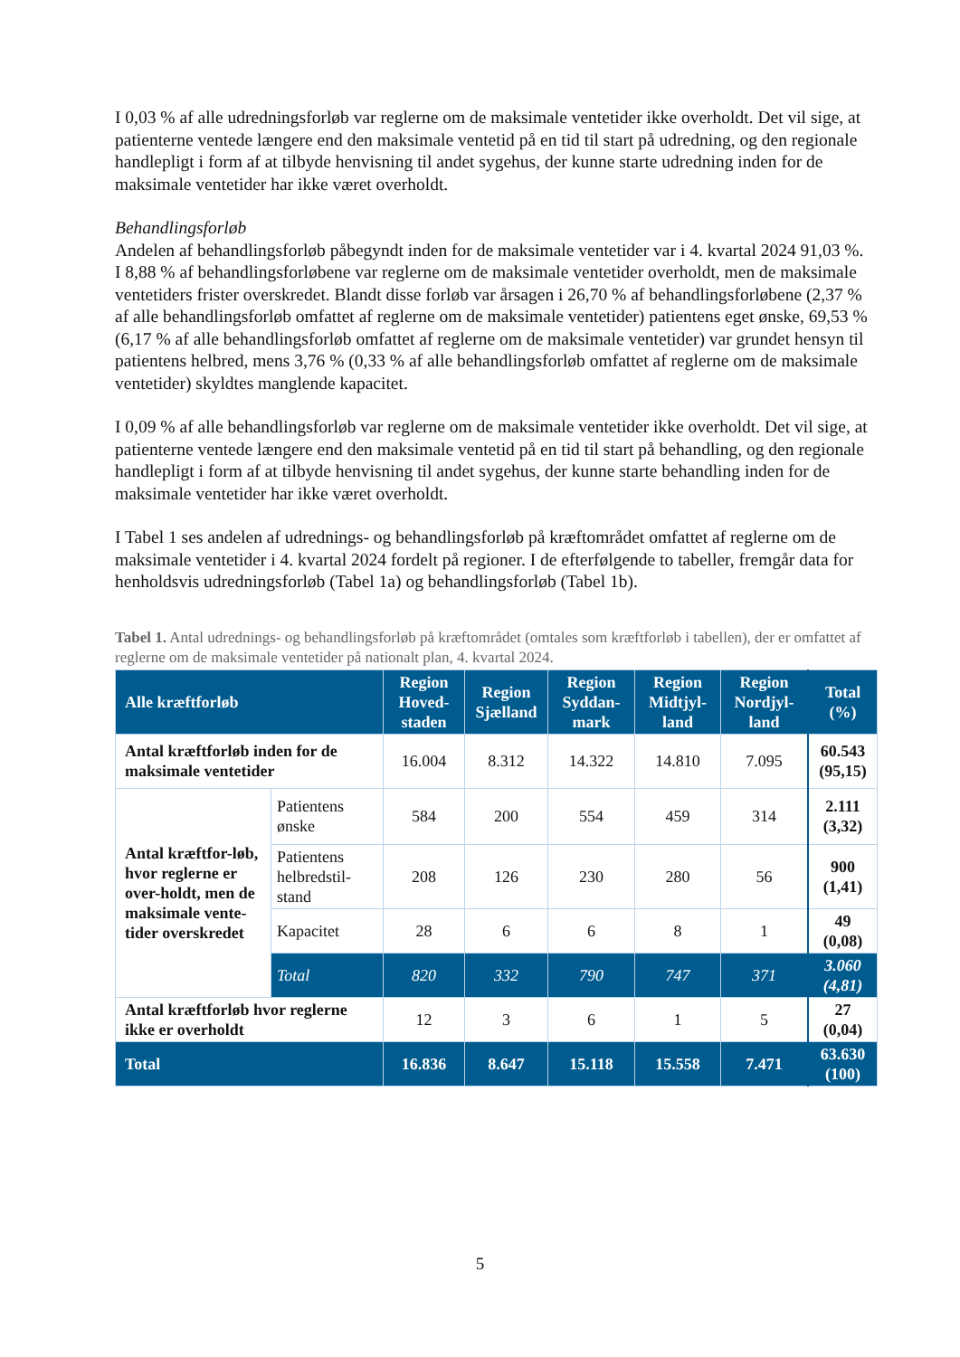I 0,03 % af alle udredningsforløb var reglerne om de maksimale ventetider ikke overholdt. Det vil sige, at patienterne ventede længere end den maksimale ventetid på en tid til start på udredning, og den regionale handlepligt i form af at tilbyde henvisning til andet sygehus, der kunne starte udredning inden for de maksimale ventetider har ikke været overholdt.
Behandlingsforløb
Andelen af behandlingsforløb påbegyndt inden for de maksimale ventetider var i 4. kvartal 2024 91,03 %. I 8,88 % af behandlingsforløbene var reglerne om de maksimale ventetider overholdt, men de maksimale ventetiders frister overskredet. Blandt disse forløb var årsagen i 26,70 % af behandlingsforløbene (2,37 % af alle behandlingsforløb omfattet af reglerne om de maksimale ventetider) patientens eget ønske, 69,53 % (6,17 % af alle behandlingsforløb omfattet af reglerne om de maksimale ventetider) var grundet hensyn til patientens helbred, mens 3,76 % (0,33 % af alle behandlingsforløb omfattet af reglerne om de maksimale ventetider) skyldtes manglende kapacitet.
I 0,09 % af alle behandlingsforløb var reglerne om de maksimale ventetider ikke overholdt. Det vil sige, at patienterne ventede længere end den maksimale ventetid på en tid til start på behandling, og den regionale handlepligt i form af at tilbyde henvisning til andet sygehus, der kunne starte behandling inden for de maksimale ventetider har ikke været overholdt.
I Tabel 1 ses andelen af udrednings- og behandlingsforløb på kræftområdet omfattet af reglerne om de maksimale ventetider i 4. kvartal 2024 fordelt på regioner. I de efterfølgende to tabeller, fremgår data for henholdsvis udredningsforløb (Tabel 1a) og behandlingsforløb (Tabel 1b).
Tabel 1. Antal udrednings- og behandlingsforløb på kræftområdet (omtales som kræftforløb i tabellen), der er omfattet af reglerne om de maksimale ventetider på nationalt plan, 4. kvartal 2024.
| Alle kræftforløb | | Region Hoved-staden | Region Sjælland | Region Syddan-mark | Region Midtjyl-land | Region Nordjyl-land | Total (%) |
| --- | --- | --- | --- | --- | --- | --- | --- |
| Antal kræftforløb inden for de maksimale ventetider | | 16.004 | 8.312 | 14.322 | 14.810 | 7.095 | 60.543 (95,15) |
| Antal kræftfor-løb, hvor reglerne er over-holdt, men de maksimale vente-tider overskredet | Patientens ønske | 584 | 200 | 554 | 459 | 314 | 2.111 (3,32) |
| | Patientens helbredstil-stand | 208 | 126 | 230 | 280 | 56 | 900 (1,41) |
| | Kapacitet | 28 | 6 | 6 | 8 | 1 | 49 (0,08) |
| | Total | 820 | 332 | 790 | 747 | 371 | 3.060 (4,81) |
| Antal kræftforløb hvor reglerne ikke er overholdt | | 12 | 3 | 6 | 1 | 5 | 27 (0,04) |
| Total | | 16.836 | 8.647 | 15.118 | 15.558 | 7.471 | 63.630 (100) |
5